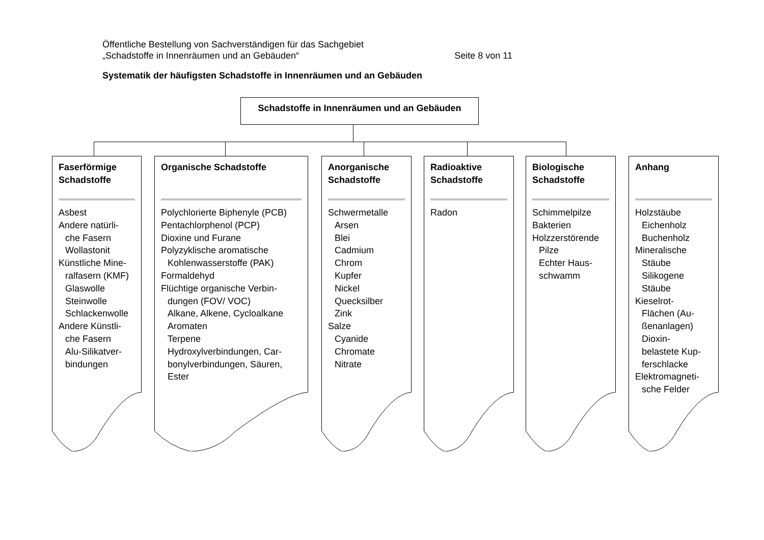Öffentliche Bestellung von Sachverständigen für das Sachgebiet
Seite 8 von 11 „Schadstoffe in Innenräumen und an Gebäuden“
Systematik der häufigsten Schadstoffe in Innenräumen und an Gebäuden
Schadstoffe in Innenräumen und an Gebäuden
Faserförmige Schadstoffe
Asbest
Andere natürli-
che Fasern
Wollastonit
Künstliche Mine-
ralfasern (KMF)
Glaswolle
Steinwolle
Schlackenwolle
Andere Künstli-
che Fasern
Alu-Silikatver-
bindungen
Organische Schadstoffe
Polychlorierte Biphenyle (PCB)
Pentachlorphenol (PCP)
Dioxine und Furane
Polyzyklische aromatische
Kohlenwasserstoffe (PAK)
Formaldehyd
Flüchtige organische Verbin-
dungen (FOV/ VOC)
Alkane, Alkene, Cycloalkane
Aromaten
Terpene
Hydroxylverbindungen, Car-
bonylverbindungen, Säuren,
Ester
Anorganische Schadstoffe
Schwermetalle
Arsen
Blei
Cadmium
Chrom
Kupfer
Nickel
Quecksilber
Zink
Salze
Cyanide
Chromate
Nitrate
Radioaktive Schadstoffe
Radon
Biologische Schadstoffe
Schimmelpilze
Bakterien
Holzzerstörende
Pilze
Echter Haus-
schwamm
Anhang
Holzstäube
Eichenholz
Buchenholz
Mineralische
Stäube
Silikogene
Stäube
Kieselrot-
Flächen (Au-
ßenanlagen)
Dioxin-
belastete Kup-
ferschlacke
Elektromagneti-
sche Felder